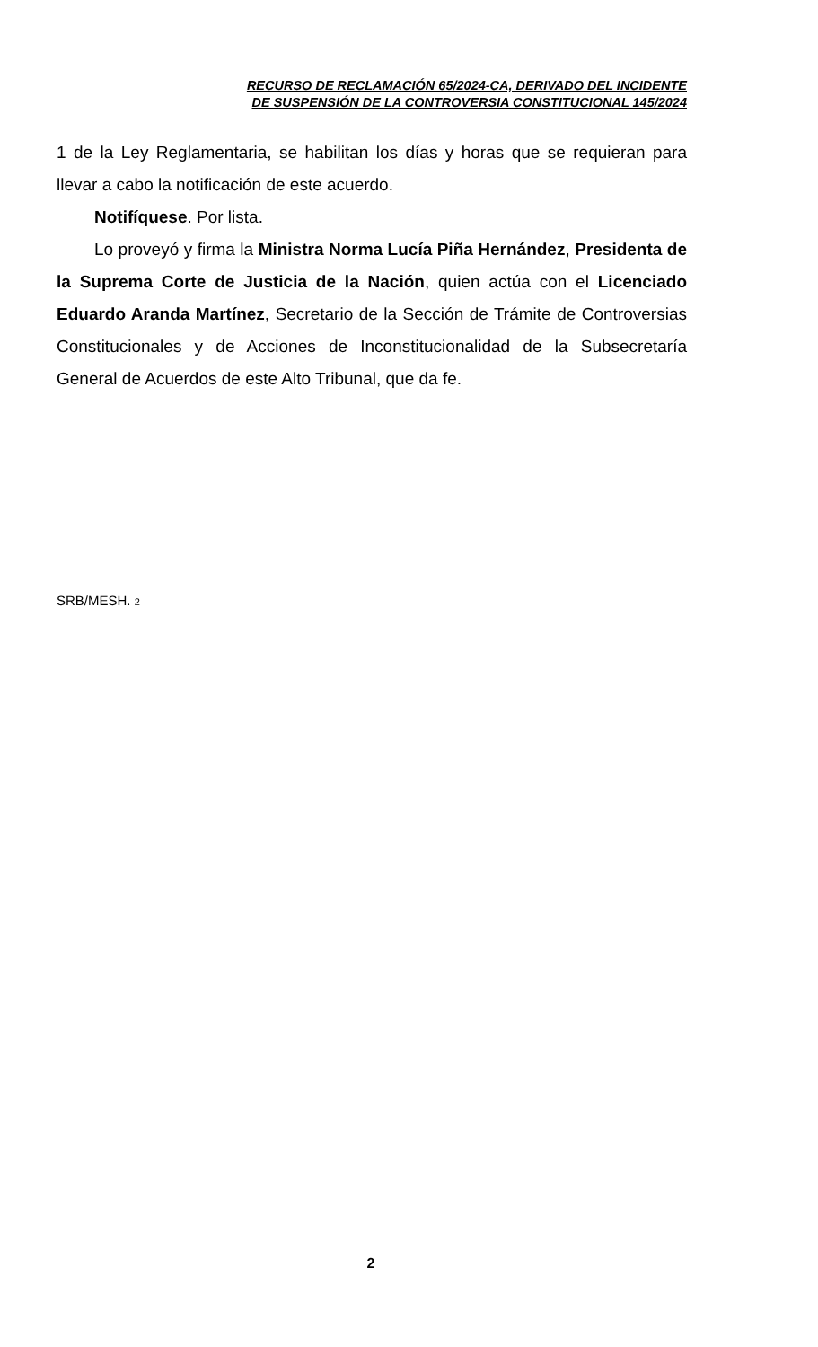RECURSO DE RECLAMACIÓN 65/2024-CA, DERIVADO DEL INCIDENTE
DE SUSPENSIÓN DE LA CONTROVERSIA CONSTITUCIONAL 145/2024
1 de la Ley Reglamentaria, se habilitan los días y horas que se requieran para llevar a cabo la notificación de este acuerdo.
Notifíquese. Por lista.
Lo proveyó y firma la Ministra Norma Lucía Piña Hernández, Presidenta de la Suprema Corte de Justicia de la Nación, quien actúa con el Licenciado Eduardo Aranda Martínez, Secretario de la Sección de Trámite de Controversias Constitucionales y de Acciones de Inconstitucionalidad de la Subsecretaría General de Acuerdos de este Alto Tribunal, que da fe.
SRB/MESH. 2
2